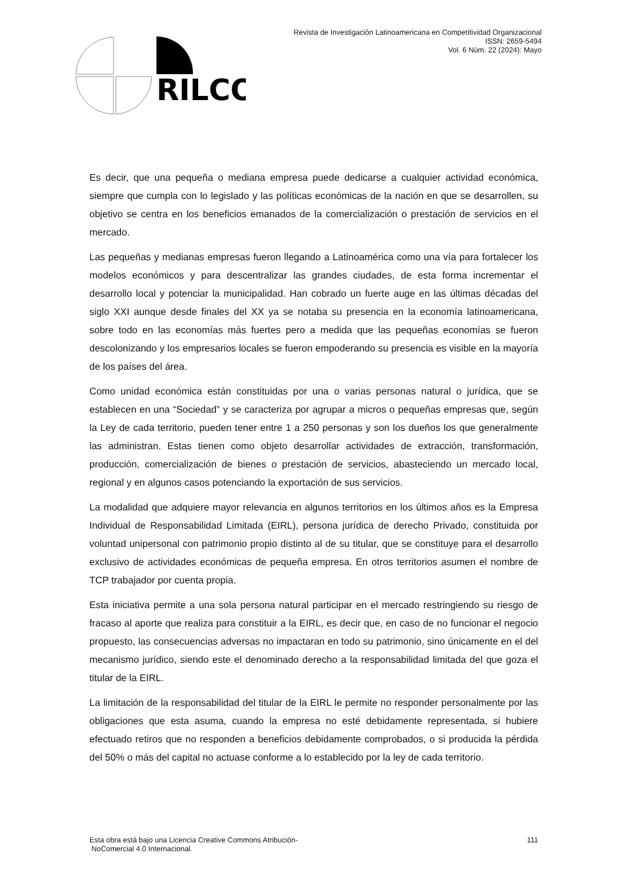RILCO
Revista de Investigación Latinoamericana en Competitividad Organizacional
ISSN: 2659-5494
Vol. 6 Núm. 22 (2024): Mayo
Es decir, que una pequeña o mediana empresa puede dedicarse a cualquier actividad económica, siempre que cumpla con lo legislado y las políticas económicas de la nación en que se desarrollen, su objetivo se centra en los beneficios emanados de la comercialización o prestación de servicios en el mercado.
Las pequeñas y medianas empresas fueron llegando a Latinoamérica como una vía para fortalecer los modelos económicos y para descentralizar las grandes ciudades, de esta forma incrementar el desarrollo local y potenciar la municipalidad. Han cobrado un fuerte auge en las últimas décadas del siglo XXI aunque desde finales del XX ya se notaba su presencia en la economía latinoamericana, sobre todo en las economías más fuertes pero a medida que las pequeñas economías se fueron descolonizando y los empresarios locales se fueron empoderando su presencia es visible en la mayoría de los países del área.
Como unidad económica están constituidas por una o varias personas natural o jurídica, que se establecen en una “Sociedad” y se caracteriza por agrupar a micros o pequeñas empresas que, según la Ley de cada territorio, pueden tener entre 1 a 250 personas y son los dueños los que generalmente las administran. Estas tienen como objeto desarrollar actividades de extracción, transformación, producción, comercialización de bienes o prestación de servicios, abasteciendo un mercado local, regional y en algunos casos potenciando la exportación de sus servicios.
La modalidad que adquiere mayor relevancia en algunos territorios en los últimos años es la Empresa Individual de Responsabilidad Limitada (EIRL), persona jurídica de derecho Privado, constituida por voluntad unipersonal con patrimonio propio distinto al de su titular, que se constituye para el desarrollo exclusivo de actividades económicas de pequeña empresa. En otros territorios asumen el nombre de TCP trabajador por cuenta propia.
Esta iniciativa permite a una sola persona natural participar en el mercado restringiendo su riesgo de fracaso al aporte que realiza para constituir a la EIRL, es decir que, en caso de no funcionar el negocio propuesto, las consecuencias adversas no impactaran en todo su patrimonio, sino únicamente en el del mecanismo jurídico, siendo este el denominado derecho a la responsabilidad limitada del que goza el titular de la EIRL.
La limitación de la responsabilidad del titular de la EIRL le permite no responder personalmente por las obligaciones que esta asuma, cuando la empresa no esté debidamente representada, si hubiere efectuado retiros que no responden a beneficios debidamente comprobados, o si producida la pérdida del 50% o más del capital no actuase conforme a lo establecido por la ley de cada territorio.
Esta obra está bajo una Licencia Creative Commons Atribución-
NoComercial 4.0 Internacional.
111